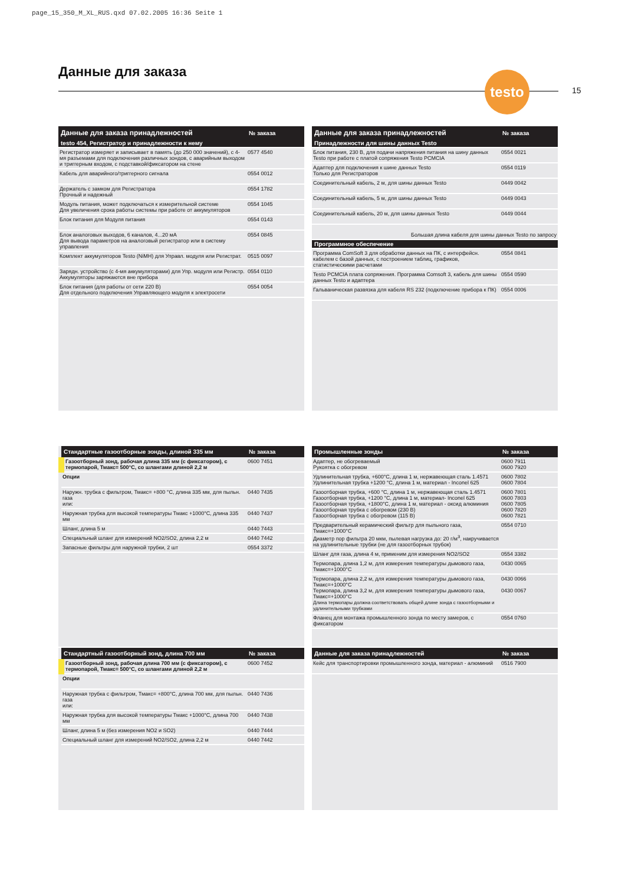page_15_350_M_XL_RUS.qxd 07.02.2005 16:36 Seite 1
Данные для заказа testo
15
| Данные для заказа принадлежностей | № заказа |
| --- | --- |
| testo 454, Регистратор и принадлежности к нему | |
| Регистратор измеряет и записывает в память (до 250 000 значений), с 4-мя разъемами для подключения различных зондов, с аварийным выходом и триггерным входом, с подставкой/фиксатором на стене | 0577 4540 |
| Кабель для аварийного/триггерного сигнала | 0554 0012 |
| Держатель с замком для Регистратора Прочный и надежный | 0554 1782 |
| Модуль питания, может подключаться к измерительной системе Для увеличения срока работы системы при работе от аккумуляторов | 0554 1045 |
| Блок питания для Модуля питания | 0554 0143 |
| Блок аналоговых выходов, 6 каналов, 4...20 мА Для вывода параметров на аналоговый регистратор или в систему управления | 0554 0845 |
| Комплект аккумуляторов Testo (NiMH) для Управл. модуля или Регистрат. | 0515 0097 |
| Зарядн. устройство (с 4-мя аккумуляторами) для Упр. модуля или Регистр. Аккумуляторы заряжаются вне прибора | 0554 0110 |
| Блок питания (для работы от сети 220 В) Для отдельного подключения Управляющего модуля к электросети | 0554 0054 |
| Данные для заказа принадлежностей | № заказа |
| --- | --- |
| Принадлежности для шины данных Testo | |
| Блок питания, 230 В, для подачи напряжения питания на шину данных Testo при работе с платой сопряжения Testo PCMCIA | 0554 0021 |
| Адаптер для подключения к шине данных Testo Только для Регистраторов | 0554 0119 |
| Соединительный кабель, 2 м, для шины данных Testo | 0449 0042 |
| Соединительный кабель, 5 м, для шины данных Testo | 0449 0043 |
| Соединительный кабель, 20 м, для шины данных Testo | 0449 0044 |
| Большая длина кабеля для шины данных Testo по запросу | |
| Программное обеспечение | |
| Программа ComSoft 3 для обработки данных на ПК, с интерфейсн. кабелем с базой данных, с построением таблиц, графиков, статистическими расчетами | 0554 0841 |
| Testo PCMCIA плата сопряжения. Программа Comsoft 3, кабель для шины данных Testo и адаптера | 0554 0590 |
| Гальваническая развязка для кабеля RS 232 (подключение прибора к ПК) | 0554 0006 |
| Стандартные газоотборные зонды, длиной 335 мм | № заказа |
| --- | --- |
| Газоотборный зонд, рабочая длина 335 мм (с фиксатором), с термопарой, Тмакс= 500°C, со шлангами длиной 2,2 м | 0600 7451 |
| Опции | |
| Наружн. трубка с фильтром, Тмакс= +800 °C, длина 335 мм, для пыльн. газа или: | 0440 7435 |
| Наружная трубка для высокой температуры Тмакс +1000°C, длина 335 мм | 0440 7437 |
| Шланг, длина 5 м | 0440 7443 |
| Специальный шланг для измерений NO2/SO2, длина 2,2 м | 0440 7442 |
| Запасные фильтры для наружной трубки, 2 шт | 0554 3372 |
| Стандартный газоотборный зонд, длина 700 мм | № заказа |
| --- | --- |
| Газоотборный зонд, рабочая длина 700 мм (с фиксатором), с термопарой, Тмакс= 500°C, со шлангами длиной 2,2 м | 0600 7452 |
| Опции | |
| Наружная трубка с фильтром, Тмакс= +800°C, длина 700 мм, для пыльн. газа или: | 0440 7436 |
| Наружная трубка для высокой температуры Тмакс +1000°C, длина 700 мм | 0440 7438 |
| Шланг, длина 5 м (без измерения NO2 и SO2) | 0440 7444 |
| Специальный шланг для измерений NO2/SO2, длина 2,2 м | 0440 7442 |
| Промышленные зонды | № заказа |
| --- | --- |
| Адаптер, не обогреваемый Рукоятка с обогревом | 0600 7911 0600 7920 |
| Удлинительная трубка, +600°C, длина 1 м, нержавеющая сталь 1.4571 Удлинительная трубка +1200 °C, длина 1 м, материал - Inconel 625 | 0600 7802 0600 7804 |
| Газоотборная трубка, +600 °C, длина 1 м, нержавеющая сталь 1.4571 Газоотборная трубка, +1200 °C, длина 1 м, материал- Inconel 625 Газоотборная трубка, +1800°C, длина 1 м, материал - оксид алюминия Газоотборная трубка с обогревом (230 В) Газоотборная трубка с обогревом (115 В) | 0600 7801 0600 7803 0600 7805 0600 7820 0600 7821 |
| Предварительный керамический фильтр для пыльного газа, Тмакс=+1000°C Диаметр пор фильтра 20 мкм, пылевая нагрузка до: 20 г/м<sup>3</sup>, накручивается на удлинительные трубки (не для газоотборных трубок) | 0554 0710 |
| Шланг для газа, длина 4 м, применим для измерения NO2/SO2 | 0554 3382 |
| Термопара, длина 1,2 м, для измерения температуры дымового газа, Тмакс=+1000°C | 0430 0065 |
| Термопара, длина 2,2 м, для измерения температуры дымового газа, Тмакс=+1000°C Термопара, длина 3,2 м, для измерения температуры дымового газа, Тмакс=+1000°C Длина термопары должна соответствовать общей длине зонда с газоотборными и удлинительными трубками | 0430 0066 0430 0067 |
| Фланец для монтажа промышленного зонда по месту замеров, с фиксатором | 0554 0760 |
| Данные для заказа принадлежностей | № заказа |
| --- | --- |
| Кейс для транспортировки промышленного зонда, материал - алюминий | 0516 7900 |